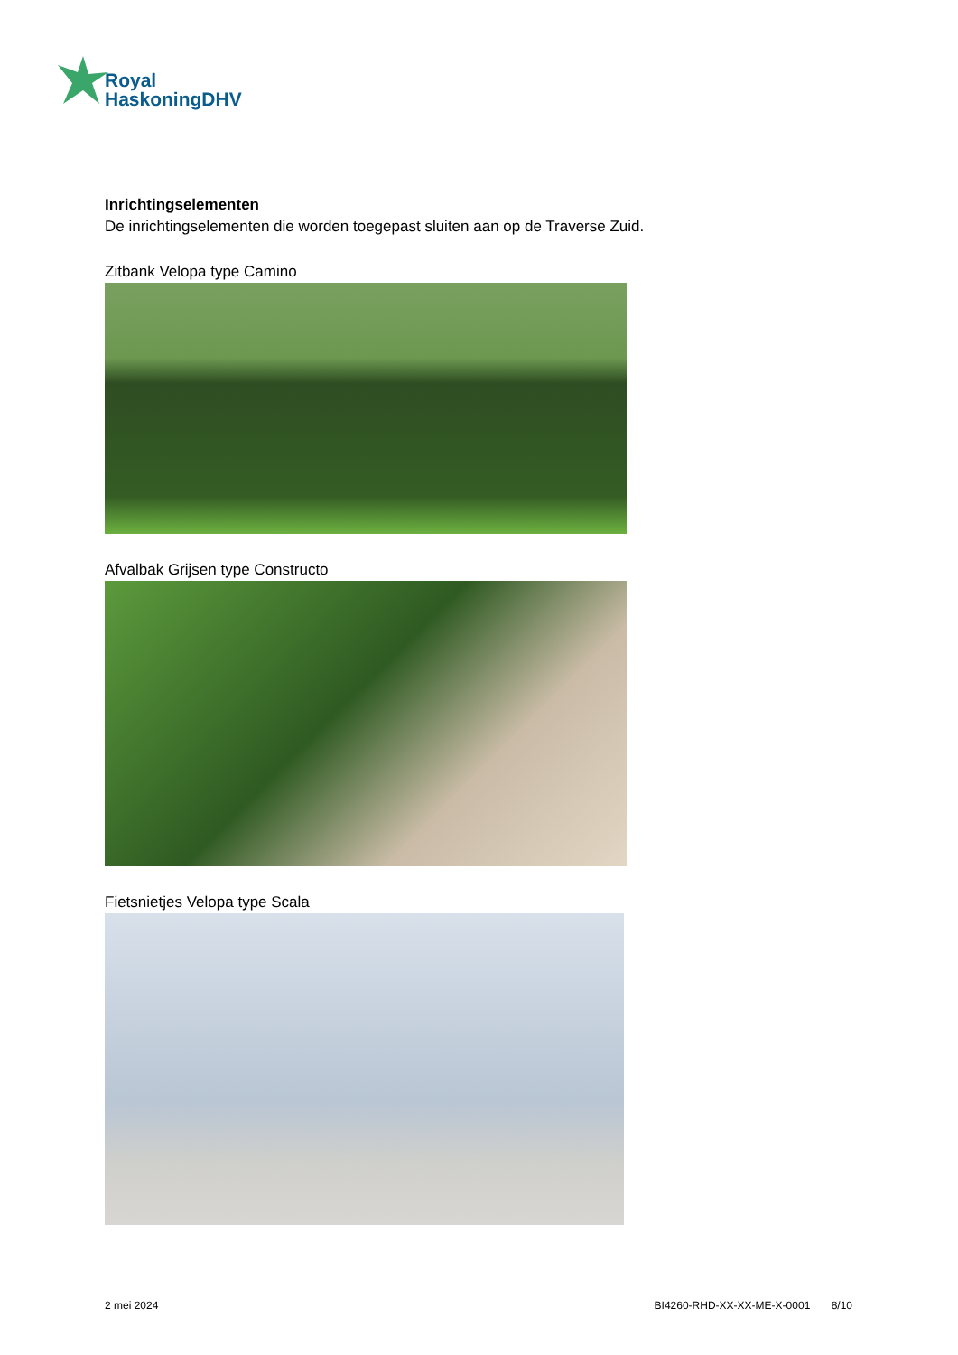Royal
HaskoningDHV
Inrichtingselementen
De inrichtingselementen die worden toegepast sluiten aan op de Traverse Zuid.
Zitbank Velopa type Camino
Afvalbak Grijsen type Constructo
Fietsnietjes Velopa type Scala
2 mei 2024 BI4260-RHD-XX-XX-ME-X-0001 8/10